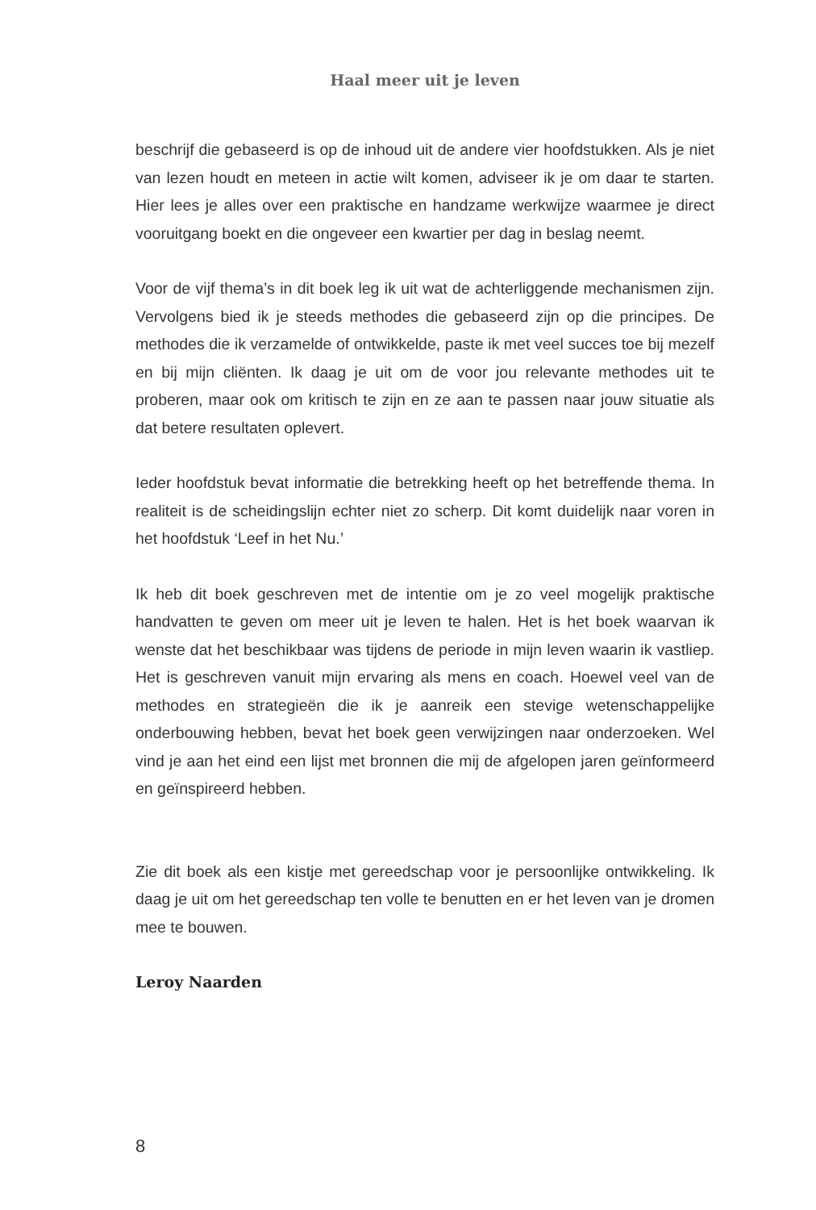Haal meer uit je leven
beschrijf die gebaseerd is op de inhoud uit de andere vier hoofdstukken. Als je niet van lezen houdt en meteen in actie wilt komen, adviseer ik je om daar te starten. Hier lees je alles over een praktische en handzame werkwijze waarmee je direct vooruitgang boekt en die ongeveer een kwartier per dag in beslag neemt.
Voor de vijf thema’s in dit boek leg ik uit wat de achterliggende mechanismen zijn. Vervolgens bied ik je steeds methodes die gebaseerd zijn op die principes. De methodes die ik verzamelde of ontwikkelde, paste ik met veel succes toe bij mezelf en bij mijn cliënten. Ik daag je uit om de voor jou relevante methodes uit te proberen, maar ook om kritisch te zijn en ze aan te passen naar jouw situatie als dat betere resultaten oplevert.
Ieder hoofdstuk bevat informatie die betrekking heeft op het betreffende thema. In realiteit is de scheidingslijn echter niet zo scherp. Dit komt duidelijk naar voren in het hoofdstuk ‘Leef in het Nu.’
Ik heb dit boek geschreven met de intentie om je zo veel mogelijk praktische handvatten te geven om meer uit je leven te halen. Het is het boek waarvan ik wenste dat het beschikbaar was tijdens de periode in mijn leven waarin ik vastliep. Het is geschreven vanuit mijn ervaring als mens en coach. Hoewel veel van de methodes en strategieën die ik je aanreik een stevige wetenschappelijke onderbouwing hebben, bevat het boek geen verwijzingen naar onderzoeken. Wel vind je aan het eind een lijst met bronnen die mij de afgelopen jaren geïnformeerd en geïnspireerd hebben.
Zie dit boek als een kistje met gereedschap voor je persoonlijke ontwikkeling. Ik daag je uit om het gereedschap ten volle te benutten en er het leven van je dromen mee te bouwen.
Leroy Naarden
8